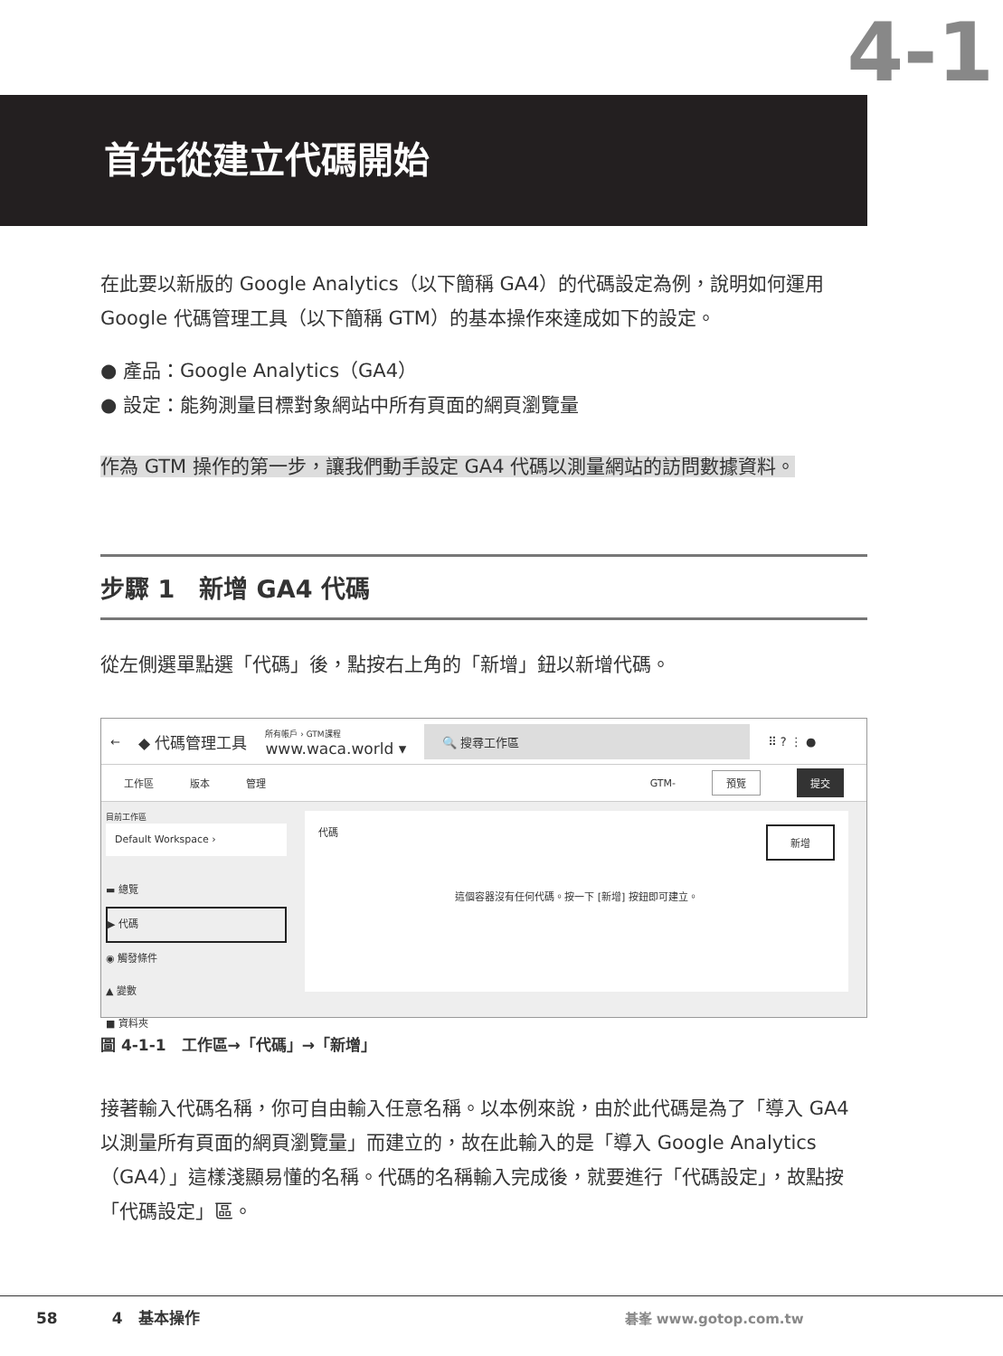4-1
首先從建立代碼開始
在此要以新版的 Google Analytics（以下簡稱 GA4）的代碼設定為例，說明如何運用 Google 代碼管理工具（以下簡稱 GTM）的基本操作來達成如下的設定。
● 產品：Google Analytics（GA4）
● 設定：能夠測量目標對象網站中所有頁面的網頁瀏覽量
作為 GTM 操作的第一步，讓我們動手設定 GA4 代碼以測量網站的訪問數據資料。
步驟 1　新增 GA4 代碼
從左側選單點選「代碼」後，點按右上角的「新增」鈕以新增代碼。
← ◆ 代碼管理工具 所有帳戶 › GTM課程
www.waca.world ▾ 🔍 搜尋工作區 ⠿ ? ⋮ ●
工作區 版本 管理 GTM- 預覽 提交
目前工作區
Default Workspace ›
▬ 總覽
▶ 代碼
◉ 觸發條件
▲ 變數
■ 資料夾
代碼 新增
這個容器沒有任何代碼。按一下 [新增] 按鈕即可建立。
圖 4-1-1　工作區→「代碼」→「新增」
接著輸入代碼名稱，你可自由輸入任意名稱。以本例來說，由於此代碼是為了「導入 GA4 以測量所有頁面的網頁瀏覽量」而建立的，故在此輸入的是「導入 Google Analytics（GA4）」這樣淺顯易懂的名稱。代碼的名稱輸入完成後，就要進行「代碼設定」，故點按「代碼設定」區。
58 4　基本操作 碁峯 www.gotop.com.tw